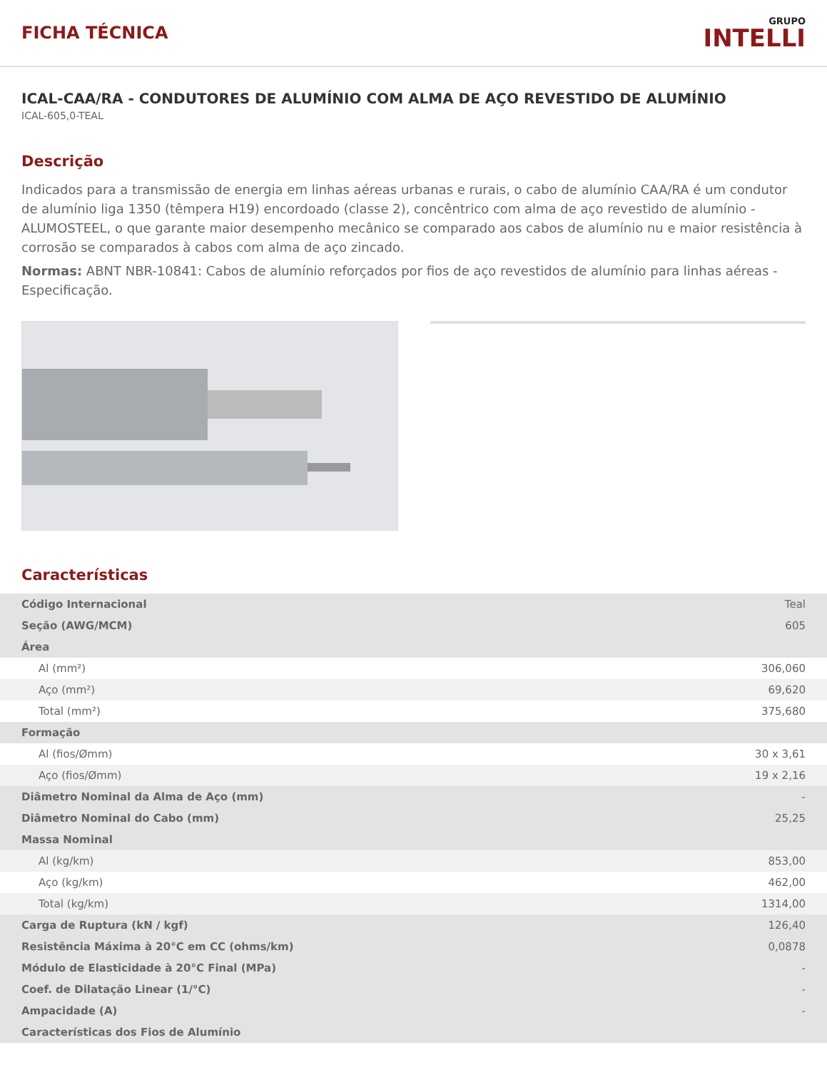FICHA TÉCNICA
GRUPO
INTELLI
ICAL-CAA/RA - CONDUTORES DE ALUMÍNIO COM ALMA DE AÇO REVESTIDO DE ALUMÍNIO
ICAL-605,0-TEAL
Descrição
Indicados para a transmissão de energia em linhas aéreas urbanas e rurais, o cabo de alumínio CAA/RA é um condutor de alumínio liga 1350 (têmpera H19) encordoado (classe 2), concêntrico com alma de aço revestido de alumínio - ALUMOSTEEL, o que garante maior desempenho mecânico se comparado aos cabos de alumínio nu e maior resistência à corrosão se comparados à cabos com alma de aço zincado.
Normas: ABNT NBR-10841: Cabos de alumínio reforçados por fios de aço revestidos de alumínio para linhas aéreas - Especificação.
Características
| Código Internacional | Teal |
| Seção (AWG/MCM) | 605 |
| Área | |
| Al (mm²) | 306,060 |
| Aço (mm²) | 69,620 |
| Total (mm²) | 375,680 |
| Formação | |
| Al (fios/Ømm) | 30 x 3,61 |
| Aço (fios/Ømm) | 19 x 2,16 |
| Diâmetro Nominal da Alma de Aço (mm) | - |
| Diâmetro Nominal do Cabo (mm) | 25,25 |
| Massa Nominal | |
| Al (kg/km) | 853,00 |
| Aço (kg/km) | 462,00 |
| Total (kg/km) | 1314,00 |
| Carga de Ruptura (kN / kgf) | 126,40 |
| Resistência Máxima à 20°C em CC (ohms/km) | 0,0878 |
| Módulo de Elasticidade à 20°C Final (MPa) | - |
| Coef. de Dilatação Linear (1/°C) | - |
| Ampacidade (A) | - |
| Características dos Fios de Alumínio | |